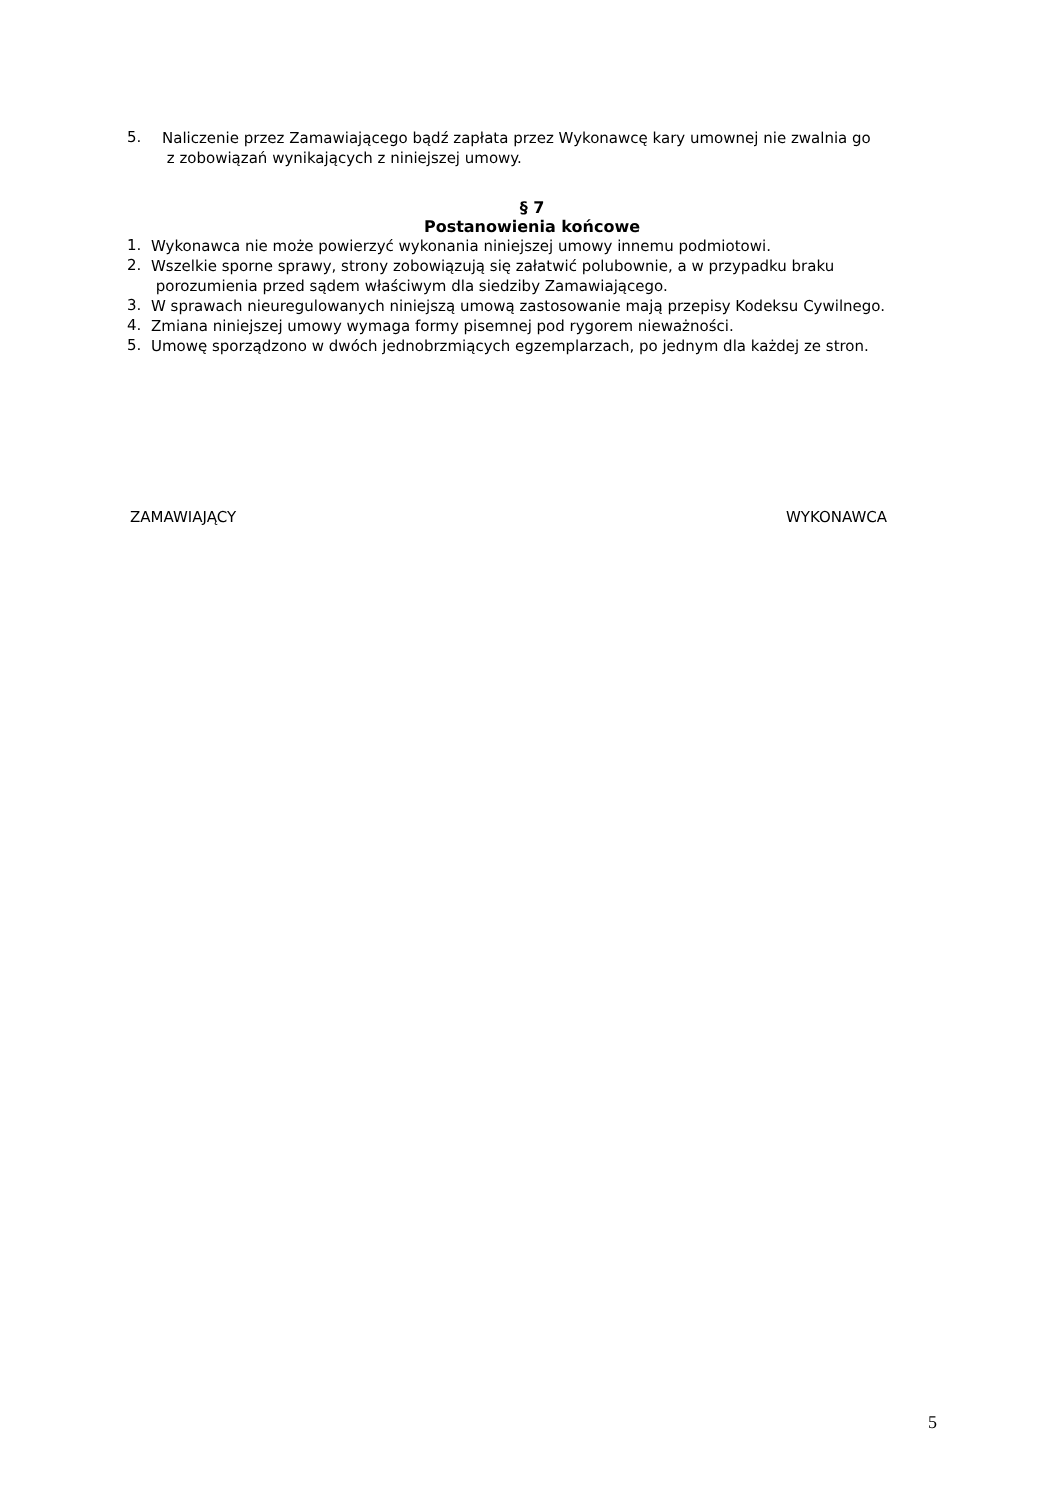5.
Naliczenie przez Zamawiającego bądź zapłata przez Wykonawcę kary umownej nie zwalnia go
z zobowiązań wynikających z niniejszej umowy.
§ 7
Postanowienia końcowe
1.
Wykonawca nie może powierzyć wykonania niniejszej umowy innemu podmiotowi.
2.
Wszelkie sporne sprawy, strony zobowiązują się załatwić polubownie, a w przypadku braku
porozumienia przed sądem właściwym dla siedziby Zamawiającego.
3.
W sprawach nieuregulowanych niniejszą umową zastosowanie mają przepisy Kodeksu Cywilnego.
4.
Zmiana niniejszej umowy wymaga formy pisemnej pod rygorem nieważności.
5.
Umowę sporządzono w dwóch jednobrzmiących egzemplarzach, po jednym dla każdej ze stron.
ZAMAWIAJĄCY WYKONAWCA
5